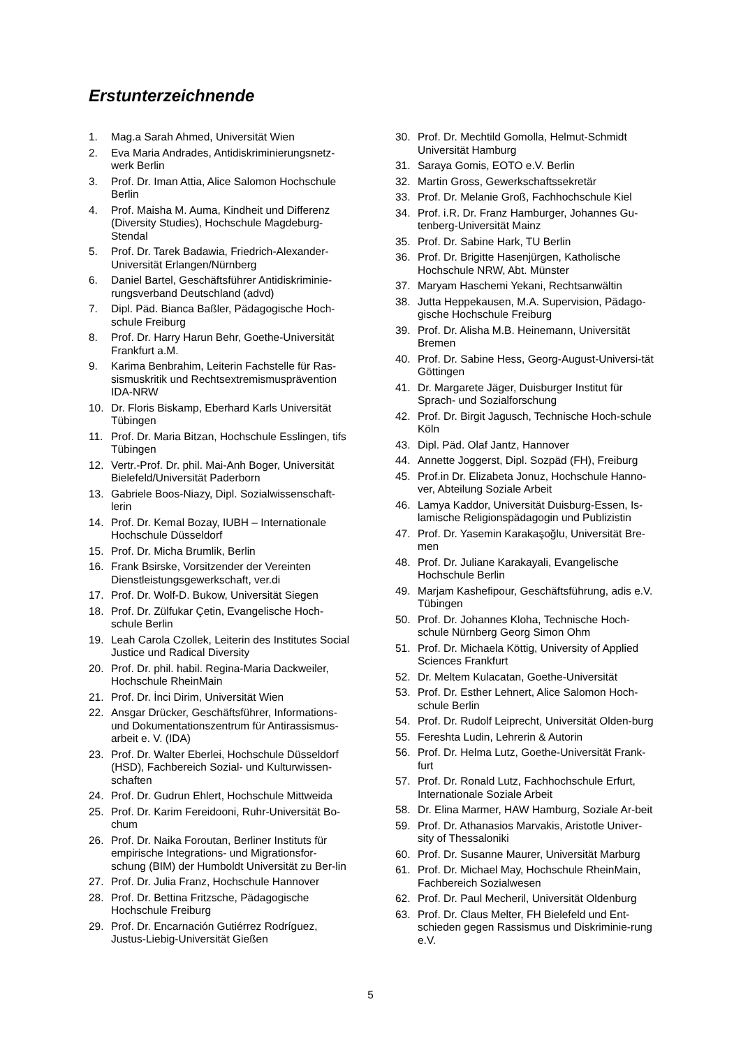Erstunterzeichnende
1. Mag.a Sarah Ahmed, Universität Wien
2. Eva Maria Andrades, Antidiskriminierungsnetz-werk Berlin
3. Prof. Dr. Iman Attia, Alice Salomon Hochschule Berlin
4. Prof. Maisha M. Auma, Kindheit und Differenz (Diversity Studies), Hochschule Magdeburg-Stendal
5. Prof. Dr. Tarek Badawia, Friedrich-Alexander-Universität Erlangen/Nürnberg
6. Daniel Bartel, Geschäftsführer Antidiskriminie-rungsverband Deutschland (advd)
7. Dipl. Päd. Bianca Baßler, Pädagogische Hoch-schule Freiburg
8. Prof. Dr. Harry Harun Behr, Goethe-Universität Frankfurt a.M.
9. Karima Benbrahim, Leiterin Fachstelle für Ras-sismuskritik und Rechtsextremismusprävention IDA-NRW
10. Dr. Floris Biskamp, Eberhard Karls Universität Tübingen
11. Prof. Dr. Maria Bitzan, Hochschule Esslingen, tifs Tübingen
12. Vertr.-Prof. Dr. phil. Mai-Anh Boger, Universität Bielefeld/Universität Paderborn
13. Gabriele Boos-Niazy, Dipl. Sozialwissenschaft-lerin
14. Prof. Dr. Kemal Bozay, IUBH – Internationale Hochschule Düsseldorf
15. Prof. Dr. Micha Brumlik, Berlin
16. Frank Bsirske, Vorsitzender der Vereinten Dienstleistungsgewerkschaft, ver.di
17. Prof. Dr. Wolf-D. Bukow, Universität Siegen
18. Prof. Dr. Zülfukar Çetin, Evangelische Hoch-schule Berlin
19. Leah Carola Czollek, Leiterin des Institutes Social Justice und Radical Diversity
20. Prof. Dr. phil. habil. Regina-Maria Dackweiler, Hochschule RheinMain
21. Prof. Dr. İnci Dirim, Universität Wien
22. Ansgar Drücker, Geschäftsführer, Informations- und Dokumentationszentrum für Antirassismus-arbeit e. V. (IDA)
23. Prof. Dr. Walter Eberlei, Hochschule Düsseldorf (HSD), Fachbereich Sozial- und Kulturwissen-schaften
24. Prof. Dr. Gudrun Ehlert, Hochschule Mittweida
25. Prof. Dr. Karim Fereidooni, Ruhr-Universität Bo-chum
26. Prof. Dr. Naika Foroutan, Berliner Instituts für empirische Integrations- und Migrationsfor-schung (BIM) der Humboldt Universität zu Ber-lin
27. Prof. Dr. Julia Franz, Hochschule Hannover
28. Prof. Dr. Bettina Fritzsche, Pädagogische Hochschule Freiburg
29. Prof. Dr. Encarnación Gutiérrez Rodríguez, Justus-Liebig-Universität Gießen
30. Prof. Dr. Mechtild Gomolla, Helmut-Schmidt Universität Hamburg
31. Saraya Gomis, EOTO e.V. Berlin
32. Martin Gross, Gewerkschaftssekretär
33. Prof. Dr. Melanie Groß, Fachhochschule Kiel
34. Prof. i.R. Dr. Franz Hamburger, Johannes Gu-tenberg-Universität Mainz
35. Prof. Dr. Sabine Hark, TU Berlin
36. Prof. Dr. Brigitte Hasenjürgen, Katholische Hochschule NRW, Abt. Münster
37. Maryam Haschemi Yekani, Rechtsanwältin
38. Jutta Heppekausen, M.A. Supervision, Pädago-gische Hochschule Freiburg
39. Prof. Dr. Alisha M.B. Heinemann, Universität Bremen
40. Prof. Dr. Sabine Hess, Georg-August-Universi-tät Göttingen
41. Dr. Margarete Jäger, Duisburger Institut für Sprach- und Sozialforschung
42. Prof. Dr. Birgit Jagusch, Technische Hoch-schule Köln
43. Dipl. Päd. Olaf Jantz, Hannover
44. Annette Joggerst, Dipl. Sozpäd (FH), Freiburg
45. Prof.in Dr. Elizabeta Jonuz, Hochschule Hanno-ver, Abteilung Soziale Arbeit
46. Lamya Kaddor, Universität Duisburg-Essen, Is-lamische Religionspädagogin und Publizistin
47. Prof. Dr. Yasemin Karakaşoğlu, Universität Bre-men
48. Prof. Dr. Juliane Karakayali, Evangelische Hochschule Berlin
49. Marjam Kashefipour, Geschäftsführung, adis e.V. Tübingen
50. Prof. Dr. Johannes Kloha, Technische Hoch-schule Nürnberg Georg Simon Ohm
51. Prof. Dr. Michaela Köttig, University of Applied Sciences Frankfurt
52. Dr. Meltem Kulacatan, Goethe-Universität
53. Prof. Dr. Esther Lehnert, Alice Salomon Hoch-schule Berlin
54. Prof. Dr. Rudolf Leiprecht, Universität Olden-burg
55. Fereshta Ludin, Lehrerin & Autorin
56. Prof. Dr. Helma Lutz, Goethe-Universität Frank-furt
57. Prof. Dr. Ronald Lutz, Fachhochschule Erfurt, Internationale Soziale Arbeit
58. Dr. Elina Marmer, HAW Hamburg, Soziale Ar-beit
59. Prof. Dr. Athanasios Marvakis, Aristotle Univer-sity of Thessaloniki
60. Prof. Dr. Susanne Maurer, Universität Marburg
61. Prof. Dr. Michael May, Hochschule RheinMain, Fachbereich Sozialwesen
62. Prof. Dr. Paul Mecheril, Universität Oldenburg
63. Prof. Dr. Claus Melter, FH Bielefeld und Ent-schieden gegen Rassismus und Diskriminie-rung e.V.
5